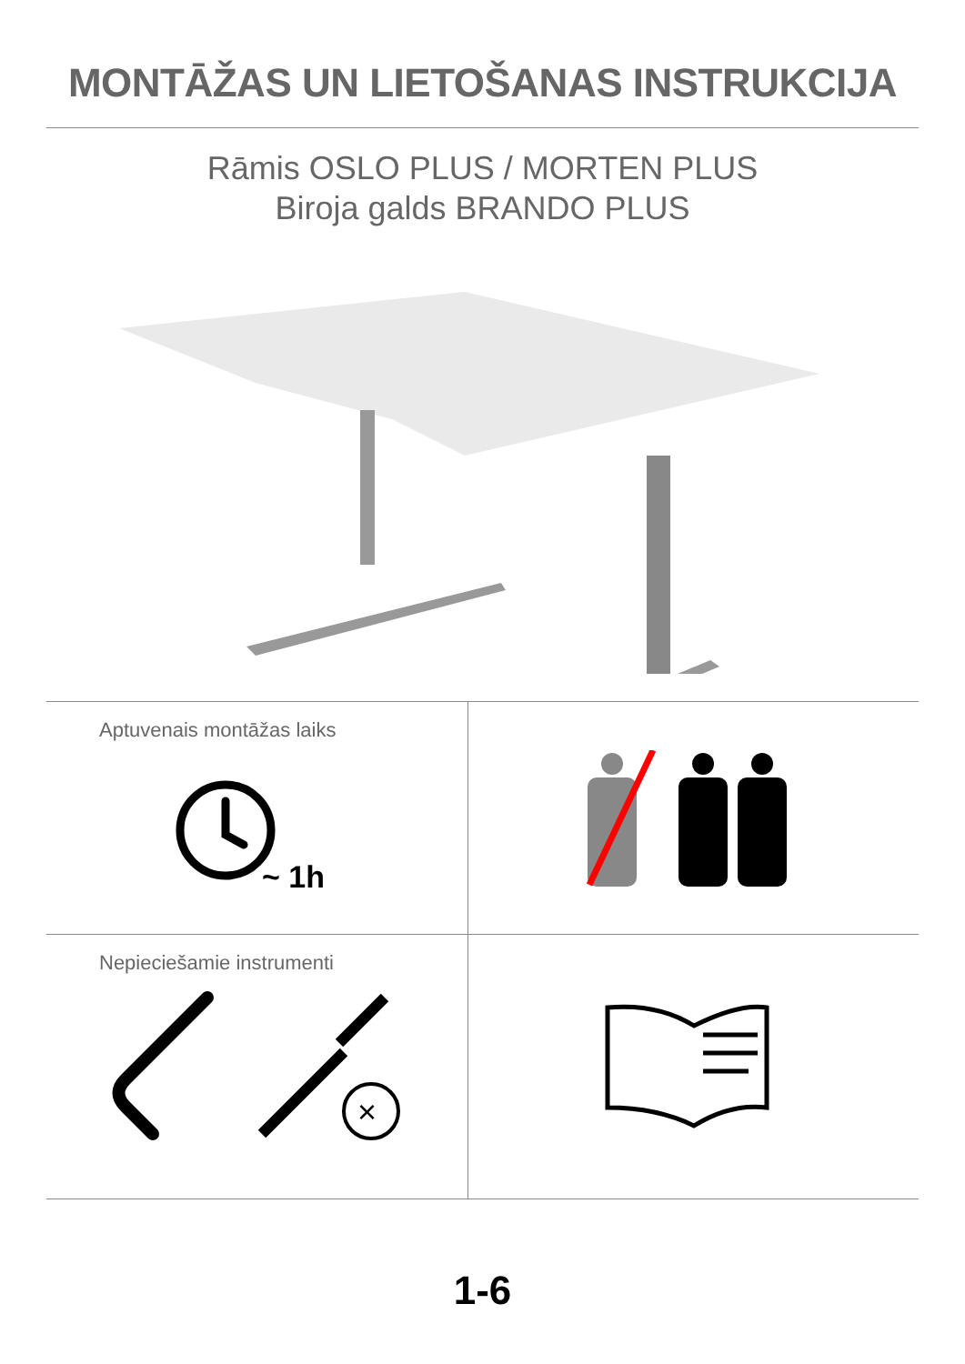MONTĀŽAS UN LIETOŠANAS INSTRUKCIJA
Rāmis OSLO PLUS / MORTEN PLUS
Biroja galds BRANDO PLUS
Aptuvenais montāžas laiks
~ 1h
Nepieciešamie instrumenti
×
1-6